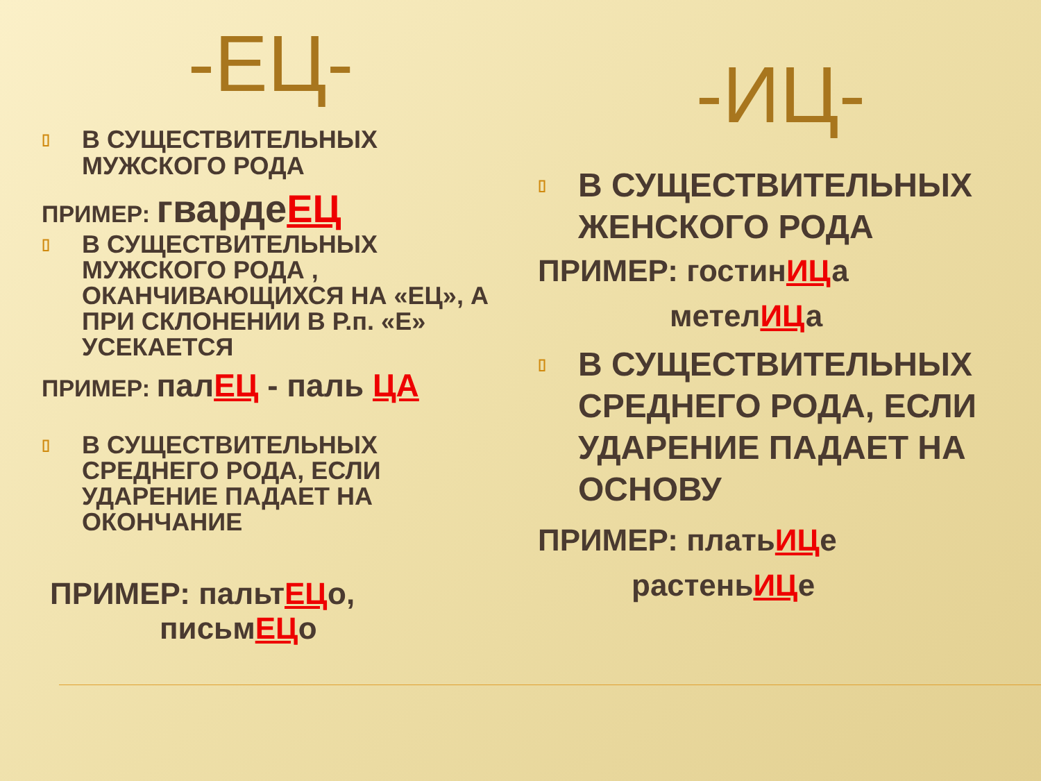-ЕЦ-
▯ В СУЩЕСТВИТЕЛЬНЫХ МУЖСКОГО РОДА
ПРИМЕР: гвардеЕЦ
▯ В СУЩЕСТВИТЕЛЬНЫХ МУЖСКОГО РОДА , ОКАНЧИВАЮЩИХСЯ НА «ЕЦ», А ПРИ СКЛОНЕНИИ В Р.п. «Е» УСЕКАЕТСЯ
ПРИМЕР: палЕЦ - паль ЦА
▯ В СУЩЕСТВИТЕЛЬНЫХ СРЕДНЕГО РОДА, ЕСЛИ УДАРЕНИЕ ПАДАЕТ НА ОКОНЧАНИЕ
ПРИМЕР: пальтЕЦо,
письмЕЦо
-ИЦ-
▯ В СУЩЕСТВИТЕЛЬНЫХ ЖЕНСКОГО РОДА
ПРИМЕР: гостинИЦа
метелИЦа
▯ В СУЩЕСТВИТЕЛЬНЫХ СРЕДНЕГО РОДА, ЕСЛИ УДАРЕНИЕ ПАДАЕТ НА ОСНОВУ
ПРИМЕР: платьИЦе
растеньИЦе